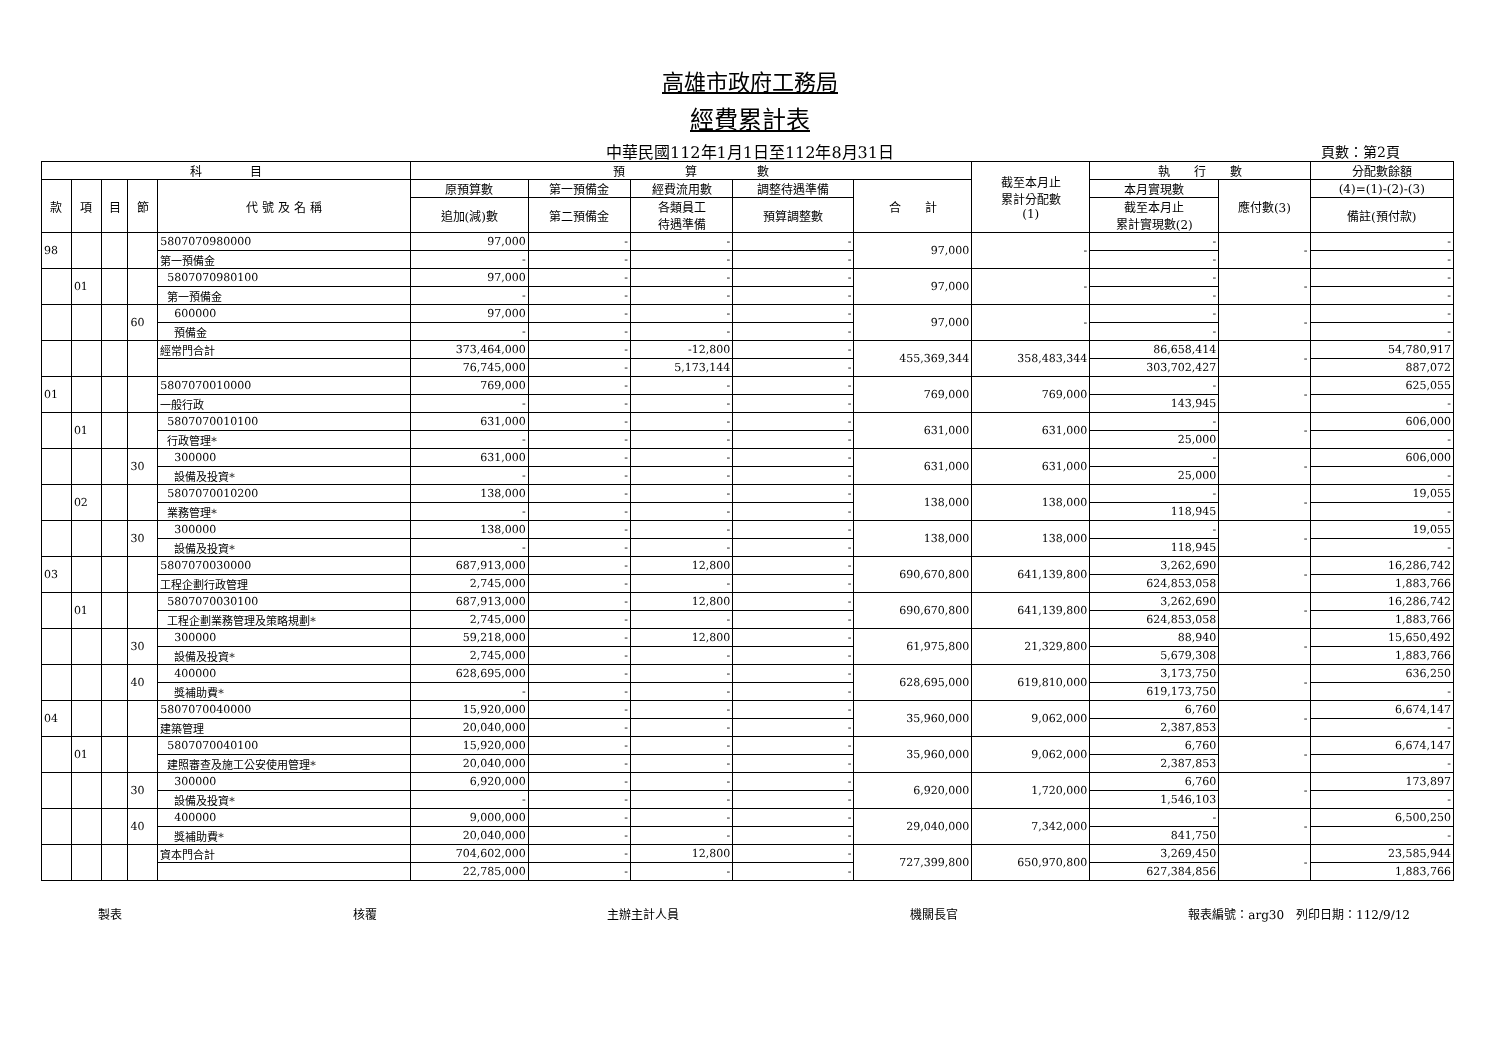高雄市政府工務局
經費累計表
中華民國112年1月1日至112年8月31日 頁數：第2頁
| 科 目 | | | | | 預 算 數 | | | | | 截至本月止 累計分配數 (1) | 執 行 數 | | 分配數餘額 |
| --- | --- | --- | --- | --- | --- | --- | --- | --- | --- | --- | --- | --- | --- |
| 款 | 項 | 目 | 節 | 代 號 及 名 稱 | 原預算數 | 第一預備金 | 經費流用數 | 調整待遇準備 | 合 計 | | 本月實現數 | 應付數(3) | (4)=(1)-(2)-(3) |
| | | | | | 追加(減)數 | 第二預備金 | 各類員工 待遇準備 | 預算調整數 | | | 截至本月止 累計實現數(2) | | 備註(預付款) |
| 98 | | | | 5807070980000 | 97,000 | - | - | - | 97,000 | - | - | - | - |
| | | | | 第一預備金 | - | - | - | - | | | - | | - |
| | 01 | | | 5807070980100 | 97,000 | - | - | - | 97,000 | - | - | - | - |
| | | | | 第一預備金 | - | - | - | - | | | - | | - |
| | | | 60 | 600000 | 97,000 | - | - | - | 97,000 | - | - | - | - |
| | | | | 預備金 | - | - | - | - | | | - | | - |
| | | | | 經常門合計 | 373,464,000 | - | -12,800 | - | 455,369,344 | 358,483,344 | 86,658,414 | - | 54,780,917 |
| | | | | | 76,745,000 | - | 5,173,144 | - | | | 303,702,427 | | 887,072 |
| 01 | | | | 5807070010000 | 769,000 | - | - | - | 769,000 | 769,000 | - | - | 625,055 |
| | | | | 一般行政 | - | - | - | - | | | 143,945 | | - |
| | 01 | | | 5807070010100 | 631,000 | - | - | - | 631,000 | 631,000 | - | - | 606,000 |
| | | | | 行政管理* | - | - | - | - | | | 25,000 | | - |
| | | | 30 | 300000 | 631,000 | - | - | - | 631,000 | 631,000 | - | - | 606,000 |
| | | | | 設備及投資* | - | - | - | - | | | 25,000 | | - |
| | 02 | | | 5807070010200 | 138,000 | - | - | - | 138,000 | 138,000 | - | - | 19,055 |
| | | | | 業務管理* | - | - | - | - | | | 118,945 | | - |
| | | | 30 | 300000 | 138,000 | - | - | - | 138,000 | 138,000 | - | - | 19,055 |
| | | | | 設備及投資* | - | - | - | - | | | 118,945 | | - |
| 03 | | | | 5807070030000 | 687,913,000 | - | 12,800 | - | 690,670,800 | 641,139,800 | 3,262,690 | - | 16,286,742 |
| | | | | 工程企劃行政管理 | 2,745,000 | - | - | - | | | 624,853,058 | | 1,883,766 |
| | 01 | | | 5807070030100 | 687,913,000 | - | 12,800 | - | 690,670,800 | 641,139,800 | 3,262,690 | - | 16,286,742 |
| | | | | 工程企劃業務管理及策略規劃* | 2,745,000 | - | - | - | | | 624,853,058 | | 1,883,766 |
| | | | 30 | 300000 | 59,218,000 | - | 12,800 | - | 61,975,800 | 21,329,800 | 88,940 | - | 15,650,492 |
| | | | | 設備及投資* | 2,745,000 | - | - | - | | | 5,679,308 | | 1,883,766 |
| | | | 40 | 400000 | 628,695,000 | - | - | - | 628,695,000 | 619,810,000 | 3,173,750 | - | 636,250 |
| | | | | 獎補助費* | - | - | - | - | | | 619,173,750 | | - |
| 04 | | | | 5807070040000 | 15,920,000 | - | - | - | 35,960,000 | 9,062,000 | 6,760 | - | 6,674,147 |
| | | | | 建築管理 | 20,040,000 | - | - | - | | | 2,387,853 | | - |
| | 01 | | | 5807070040100 | 15,920,000 | - | - | - | 35,960,000 | 9,062,000 | 6,760 | - | 6,674,147 |
| | | | | 建照審查及施工公安使用管理* | 20,040,000 | - | - | - | | | 2,387,853 | | - |
| | | | 30 | 300000 | 6,920,000 | - | - | - | 6,920,000 | 1,720,000 | 6,760 | - | 173,897 |
| | | | | 設備及投資* | - | - | - | - | | | 1,546,103 | | - |
| | | | 40 | 400000 | 9,000,000 | - | - | - | 29,040,000 | 7,342,000 | - | - | 6,500,250 |
| | | | | 獎補助費* | 20,040,000 | - | - | - | | | 841,750 | | - |
| | | | | 資本門合計 | 704,602,000 | - | 12,800 | - | 727,399,800 | 650,970,800 | 3,269,450 | - | 23,585,944 |
| | | | | | 22,785,000 | - | - | - | | | 627,384,856 | | 1,883,766 |
製表 核覆 主辦主計人員 機關長官 報表編號：arg30　列印日期：112/9/12